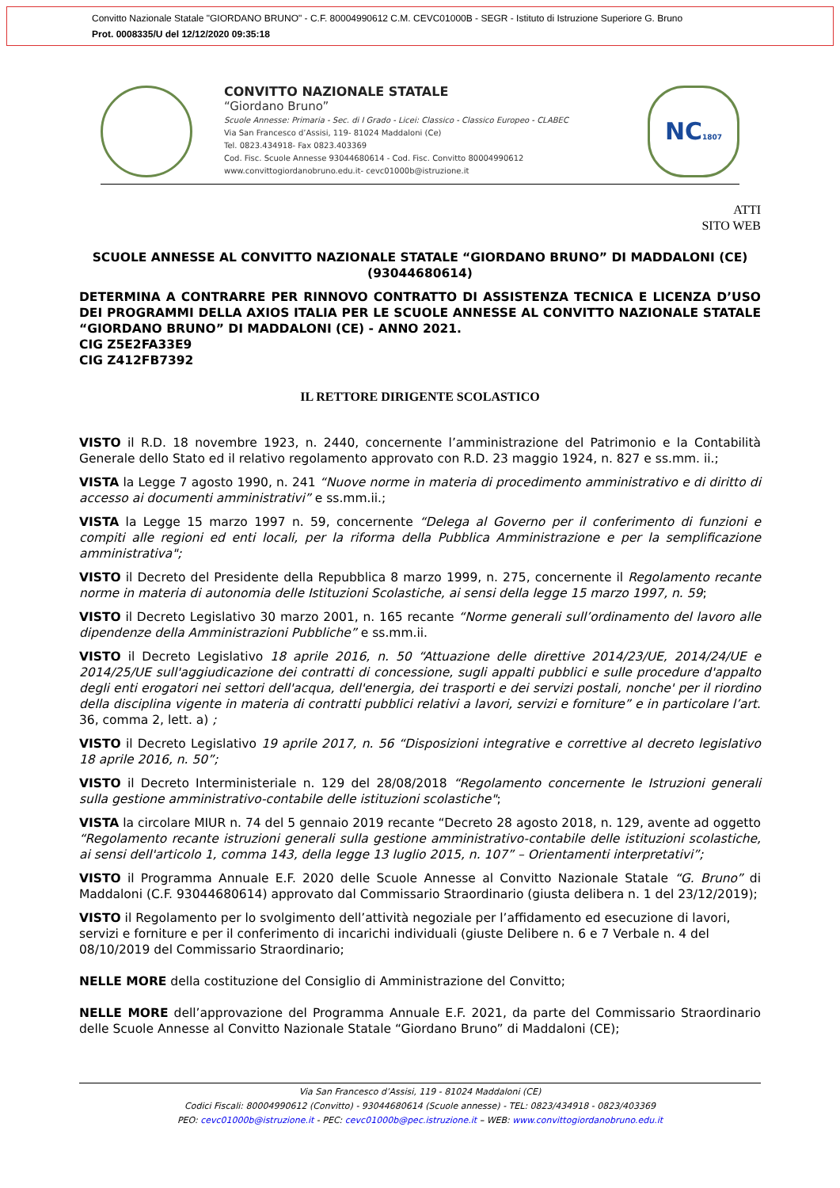Convitto Nazionale Statale "GIORDANO BRUNO" - C.F. 80004990612 C.M. CEVC01000B - SEGR - Istituto di Istruzione Superiore G. Bruno
Prot. 0008335/U del 12/12/2020 09:35:18
CONVITTO NAZIONALE STATALE
“Giordano Bruno”
Scuole Annesse: Primaria - Sec. di I Grado - Licei: Classico - Classico Europeo - CLABEC
Via San Francesco d’Assisi, 119- 81024 Maddaloni (Ce)
Tel. 0823.434918- Fax 0823.403369
Cod. Fisc. Scuole Annesse 93044680614 - Cod. Fisc. Convitto 80004990612
www.convittogiordanobruno.edu.it- cevc01000b@istruzione.it
NC1807
ATTI
SITO WEB
SCUOLE ANNESSE AL CONVITTO NAZIONALE STATALE “GIORDANO BRUNO” DI MADDALONI (CE) (93044680614)
DETERMINA A CONTRARRE PER RINNOVO CONTRATTO DI ASSISTENZA TECNICA E LICENZA D’USO DEI PROGRAMMI DELLA AXIOS ITALIA PER LE SCUOLE ANNESSE AL CONVITTO NAZIONALE STATALE “GIORDANO BRUNO” DI MADDALONI (CE) - ANNO 2021.
CIG Z5E2FA33E9
CIG Z412FB7392
IL RETTORE DIRIGENTE SCOLASTICO
VISTO il R.D. 18 novembre 1923, n. 2440, concernente l’amministrazione del Patrimonio e la Contabilità Generale dello Stato ed il relativo regolamento approvato con R.D. 23 maggio 1924, n. 827 e ss.mm. ii.;
VISTA la Legge 7 agosto 1990, n. 241 “Nuove norme in materia di procedimento amministrativo e di diritto di accesso ai documenti amministrativi” e ss.mm.ii.;
VISTA la Legge 15 marzo 1997 n. 59, concernente “Delega al Governo per il conferimento di funzioni e compiti alle regioni ed enti locali, per la riforma della Pubblica Amministrazione e per la semplificazione amministrativa";
VISTO il Decreto del Presidente della Repubblica 8 marzo 1999, n. 275, concernente il Regolamento recante norme in materia di autonomia delle Istituzioni Scolastiche, ai sensi della legge 15 marzo 1997, n. 59;
VISTO il Decreto Legislativo 30 marzo 2001, n. 165 recante “Norme generali sull’ordinamento del lavoro alle dipendenze della Amministrazioni Pubbliche” e ss.mm.ii.
VISTO il Decreto Legislativo 18 aprile 2016, n. 50 “Attuazione delle direttive 2014/23/UE, 2014/24/UE e 2014/25/UE sull'aggiudicazione dei contratti di concessione, sugli appalti pubblici e sulle procedure d'appalto degli enti erogatori nei settori dell'acqua, dell'energia, dei trasporti e dei servizi postali, nonche' per il riordino della disciplina vigente in materia di contratti pubblici relativi a lavori, servizi e forniture” e in particolare l’art. 36, comma 2, lett. a) ;
VISTO il Decreto Legislativo 19 aprile 2017, n. 56 “Disposizioni integrative e correttive al decreto legislativo 18 aprile 2016, n. 50”;
VISTO il Decreto Interministeriale n. 129 del 28/08/2018 “Regolamento concernente le Istruzioni generali sulla gestione amministrativo-contabile delle istituzioni scolastiche";
VISTA la circolare MIUR n. 74 del 5 gennaio 2019 recante “Decreto 28 agosto 2018, n. 129, avente ad oggetto “Regolamento recante istruzioni generali sulla gestione amministrativo-contabile delle istituzioni scolastiche, ai sensi dell'articolo 1, comma 143, della legge 13 luglio 2015, n. 107” – Orientamenti interpretativi”;
VISTO il Programma Annuale E.F. 2020 delle Scuole Annesse al Convitto Nazionale Statale “G. Bruno” di Maddaloni (C.F. 93044680614) approvato dal Commissario Straordinario (giusta delibera n. 1 del 23/12/2019);
VISTO il Regolamento per lo svolgimento dell’attività negoziale per l’affidamento ed esecuzione di lavori, servizi e forniture e per il conferimento di incarichi individuali (giuste Delibere n. 6 e 7 Verbale n. 4 del 08/10/2019 del Commissario Straordinario;
NELLE MORE della costituzione del Consiglio di Amministrazione del Convitto;
NELLE MORE dell’approvazione del Programma Annuale E.F. 2021, da parte del Commissario Straordinario delle Scuole Annesse al Convitto Nazionale Statale “Giordano Bruno” di Maddaloni (CE);
Via San Francesco d’Assisi, 119 - 81024 Maddaloni (CE)
Codici Fiscali: 80004990612 (Convitto) - 93044680614 (Scuole annesse) - TEL: 0823/434918 - 0823/403369
PEO: cevc01000b@istruzione.it - PEC: cevc01000b@pec.istruzione.it – WEB: www.convittogiordanobruno.edu.it